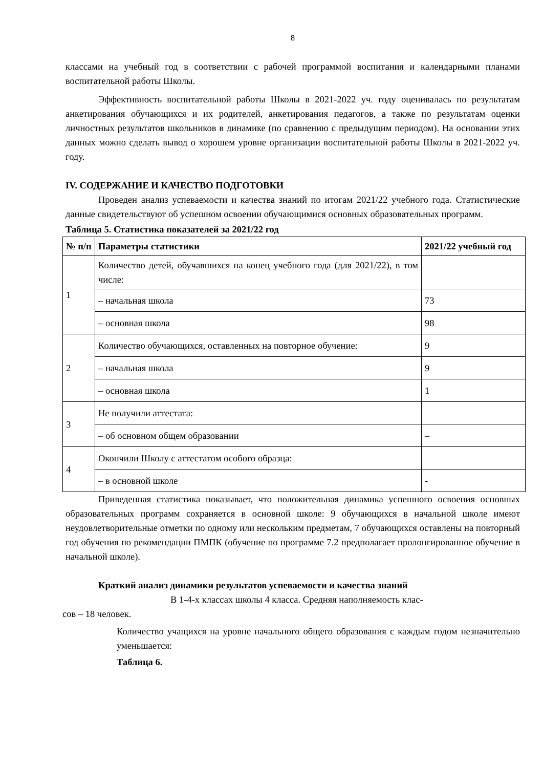8
классами на учебный год в соответствии с рабочей программой воспитания и календарными планами воспитательной работы Школы.
Эффективность воспитательной работы Школы в 2021-2022 уч. году оценивалась по результатам анкетирования обучающихся и их родителей, анкетирования педагогов, а также по результатам оценки личностных результатов школьников в динамике (по сравнению с предыдущим периодом). На основании этих данных можно сделать вывод о хорошем уровне организации воспитательной работы Школы в 2021-2022 уч. году.
IV. СОДЕРЖАНИЕ И КАЧЕСТВО ПОДГОТОВКИ
Проведен анализ успеваемости и качества знаний по итогам 2021/22 учебного года. Статистические данные свидетельствуют об успешном освоении обучающимися основных образовательных программ.
Таблица 5. Статистика показателей за 2021/22 год
| № п/п | Параметры статистики | 2021/22 учебный год |
| --- | --- | --- |
| 1 | Количество детей, обучавшихся на конец учебного года (для 2021/22), в том числе: | |
| | – начальная школа | 73 |
| | – основная школа | 98 |
| 2 | Количество обучающихся, оставленных на повторное обучение: | 9 |
| | – начальная школа | 9 |
| | – основная школа | 1 |
| 3 | Не получили аттестата: | |
| | – об основном общем образовании | – |
| 4 | Окончили Школу с аттестатом особого образца: | |
| | – в основной школе | - |
Приведенная статистика показывает, что положительная динамика успешного освоения основных образовательных программ сохраняется в основной школе: 9 обучающихся в начальной школе имеют неудовлетворительные отметки по одному или нескольким предметам, 7 обучающихся оставлены на повторный год обучения по рекомендации ПМПК (обучение по программе 7.2 предполагает пролонгированное обучение в начальной школе).
Краткий анализ динамики результатов успеваемости и качества знаний
В 1-4-х классах школы 4 класса. Средняя наполняемость клас-
сов – 18 человек.
Количество учащихся на уровне начального общего образования с каждым годом незначительно уменьшается:
Таблица 6.